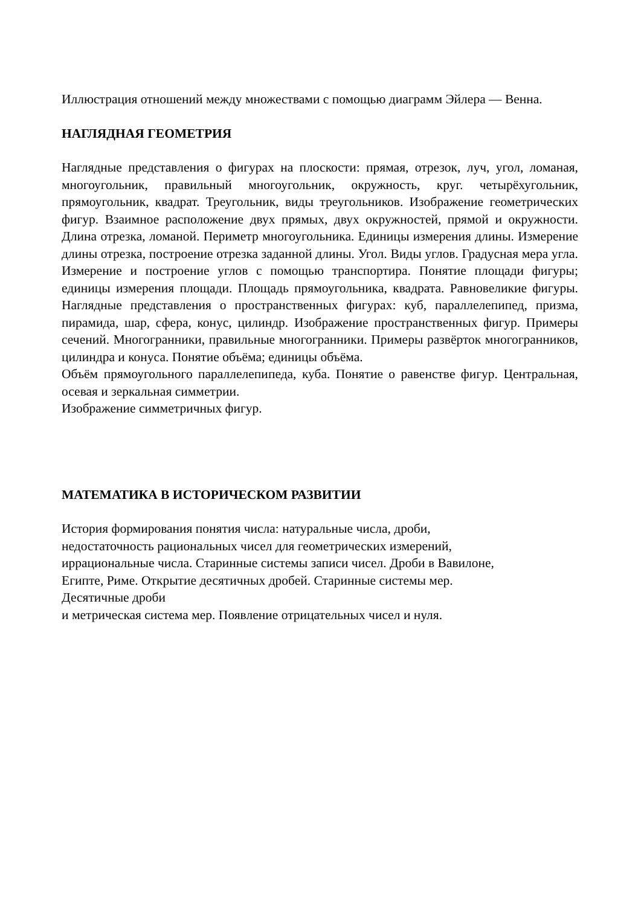Иллюстрация отношений между множествами с помощью диаграмм Эйлера — Венна.
НАГЛЯДНАЯ ГЕОМЕТРИЯ
Наглядные представления о фигурах на плоскости: прямая, отрезок, луч, угол, ломаная, многоугольник, правильный многоугольник, окружность, круг. четырёхугольник, прямоугольник, квадрат. Треугольник, виды треугольников. Изображение геометрических фигур. Взаимное расположение двух прямых, двух окружностей, прямой и окружности. Длина отрезка, ломаной. Периметр многоугольника. Единицы измерения длины. Измерение длины отрезка, построение отрезка заданной длины. Угол. Виды углов. Градусная мера угла. Измерение и построение углов с помощью транспортира. Понятие площади фигуры; единицы измерения площади. Площадь прямоугольника, квадрата. Равновеликие фигуры. Наглядные представления о пространственных фигурах: куб, параллелепипед, призма, пирамида, шар, сфера, конус, цилиндр. Изображение пространственных фигур. Примеры сечений. Многогранники, правильные многогранники. Примеры развёрток многогранников, цилиндра и конуса. Понятие объёма; единицы объёма.
Объём прямоугольного параллелепипеда, куба. Понятие о равенстве фигур. Центральная, осевая и зеркальная симметрии.
Изображение симметричных фигур.
МАТЕМАТИКА В ИСТОРИЧЕСКОМ РАЗВИТИИ
История формирования понятия числа: натуральные числа, дроби,
недостаточность рациональных чисел для геометрических измерений,
иррациональные числа. Старинные системы записи чисел. Дроби в Вавилоне,
Египте, Риме. Открытие десятичных дробей. Старинные системы мер.
Десятичные дроби
и метрическая система мер. Появление отрицательных чисел и нуля.